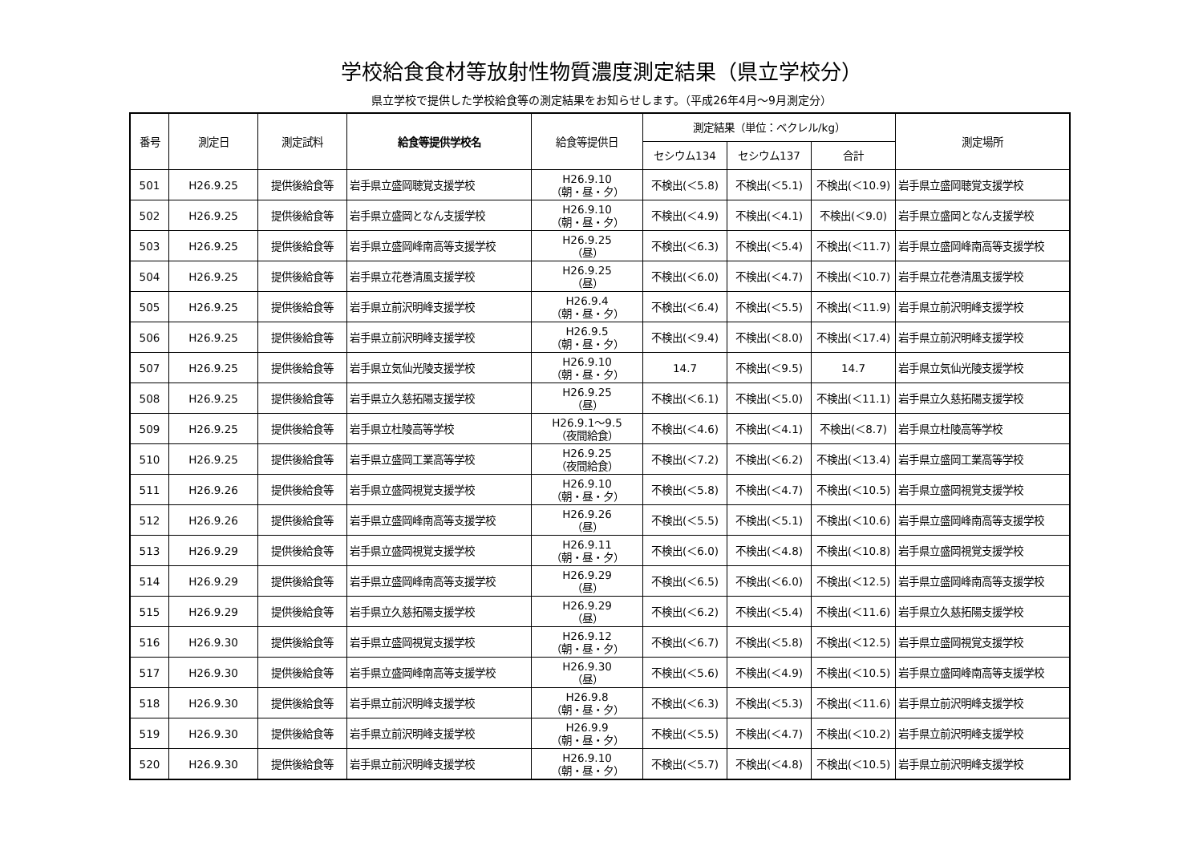学校給食食材等放射性物質濃度測定結果（県立学校分）
県立学校で提供した学校給食等の測定結果をお知らせします。（平成26年4月～9月測定分）
| 番号 | 測定日 | 測定試料 | 給食等提供学校名 | 給食等提供日 | 測定結果（単位：ベクレル/kg） | | | 測定場所 |
| --- | --- | --- | --- | --- | --- | --- | --- | --- |
| | | | | | セシウム134 | セシウム137 | 合計 | |
| 501 | H26.9.25 | 提供後給食等 | 岩手県立盛岡聴覚支援学校 | H26.9.10 （朝・昼・夕） | 不検出(＜5.8) | 不検出(＜5.1) | 不検出(＜10.9) | 岩手県立盛岡聴覚支援学校 |
| 502 | H26.9.25 | 提供後給食等 | 岩手県立盛岡となん支援学校 | H26.9.10 （朝・昼・夕） | 不検出(＜4.9) | 不検出(＜4.1) | 不検出(＜9.0) | 岩手県立盛岡となん支援学校 |
| 503 | H26.9.25 | 提供後給食等 | 岩手県立盛岡峰南高等支援学校 | H26.9.25 （昼） | 不検出(＜6.3) | 不検出(＜5.4) | 不検出(＜11.7) | 岩手県立盛岡峰南高等支援学校 |
| 504 | H26.9.25 | 提供後給食等 | 岩手県立花巻清風支援学校 | H26.9.25 （昼） | 不検出(＜6.0) | 不検出(＜4.7) | 不検出(＜10.7) | 岩手県立花巻清風支援学校 |
| 505 | H26.9.25 | 提供後給食等 | 岩手県立前沢明峰支援学校 | H26.9.4 （朝・昼・夕） | 不検出(＜6.4) | 不検出(＜5.5) | 不検出(＜11.9) | 岩手県立前沢明峰支援学校 |
| 506 | H26.9.25 | 提供後給食等 | 岩手県立前沢明峰支援学校 | H26.9.5 （朝・昼・夕） | 不検出(＜9.4) | 不検出(＜8.0) | 不検出(＜17.4) | 岩手県立前沢明峰支援学校 |
| 507 | H26.9.25 | 提供後給食等 | 岩手県立気仙光陵支援学校 | H26.9.10 （朝・昼・夕） | 14.7 | 不検出(＜9.5) | 14.7 | 岩手県立気仙光陵支援学校 |
| 508 | H26.9.25 | 提供後給食等 | 岩手県立久慈拓陽支援学校 | H26.9.25 （昼） | 不検出(＜6.1) | 不検出(＜5.0) | 不検出(＜11.1) | 岩手県立久慈拓陽支援学校 |
| 509 | H26.9.25 | 提供後給食等 | 岩手県立杜陵高等学校 | H26.9.1～9.5 （夜間給食） | 不検出(＜4.6) | 不検出(＜4.1) | 不検出(＜8.7) | 岩手県立杜陵高等学校 |
| 510 | H26.9.25 | 提供後給食等 | 岩手県立盛岡工業高等学校 | H26.9.25 （夜間給食） | 不検出(＜7.2) | 不検出(＜6.2) | 不検出(＜13.4) | 岩手県立盛岡工業高等学校 |
| 511 | H26.9.26 | 提供後給食等 | 岩手県立盛岡視覚支援学校 | H26.9.10 （朝・昼・夕） | 不検出(＜5.8) | 不検出(＜4.7) | 不検出(＜10.5) | 岩手県立盛岡視覚支援学校 |
| 512 | H26.9.26 | 提供後給食等 | 岩手県立盛岡峰南高等支援学校 | H26.9.26 （昼） | 不検出(＜5.5) | 不検出(＜5.1) | 不検出(＜10.6) | 岩手県立盛岡峰南高等支援学校 |
| 513 | H26.9.29 | 提供後給食等 | 岩手県立盛岡視覚支援学校 | H26.9.11 （朝・昼・夕） | 不検出(＜6.0) | 不検出(＜4.8) | 不検出(＜10.8) | 岩手県立盛岡視覚支援学校 |
| 514 | H26.9.29 | 提供後給食等 | 岩手県立盛岡峰南高等支援学校 | H26.9.29 （昼） | 不検出(＜6.5) | 不検出(＜6.0) | 不検出(＜12.5) | 岩手県立盛岡峰南高等支援学校 |
| 515 | H26.9.29 | 提供後給食等 | 岩手県立久慈拓陽支援学校 | H26.9.29 （昼） | 不検出(＜6.2) | 不検出(＜5.4) | 不検出(＜11.6) | 岩手県立久慈拓陽支援学校 |
| 516 | H26.9.30 | 提供後給食等 | 岩手県立盛岡視覚支援学校 | H26.9.12 （朝・昼・夕） | 不検出(＜6.7) | 不検出(＜5.8) | 不検出(＜12.5) | 岩手県立盛岡視覚支援学校 |
| 517 | H26.9.30 | 提供後給食等 | 岩手県立盛岡峰南高等支援学校 | H26.9.30 （昼） | 不検出(＜5.6) | 不検出(＜4.9) | 不検出(＜10.5) | 岩手県立盛岡峰南高等支援学校 |
| 518 | H26.9.30 | 提供後給食等 | 岩手県立前沢明峰支援学校 | H26.9.8 （朝・昼・夕） | 不検出(＜6.3) | 不検出(＜5.3) | 不検出(＜11.6) | 岩手県立前沢明峰支援学校 |
| 519 | H26.9.30 | 提供後給食等 | 岩手県立前沢明峰支援学校 | H26.9.9 （朝・昼・夕） | 不検出(＜5.5) | 不検出(＜4.7) | 不検出(＜10.2) | 岩手県立前沢明峰支援学校 |
| 520 | H26.9.30 | 提供後給食等 | 岩手県立前沢明峰支援学校 | H26.9.10 （朝・昼・夕） | 不検出(＜5.7) | 不検出(＜4.8) | 不検出(＜10.5) | 岩手県立前沢明峰支援学校 |